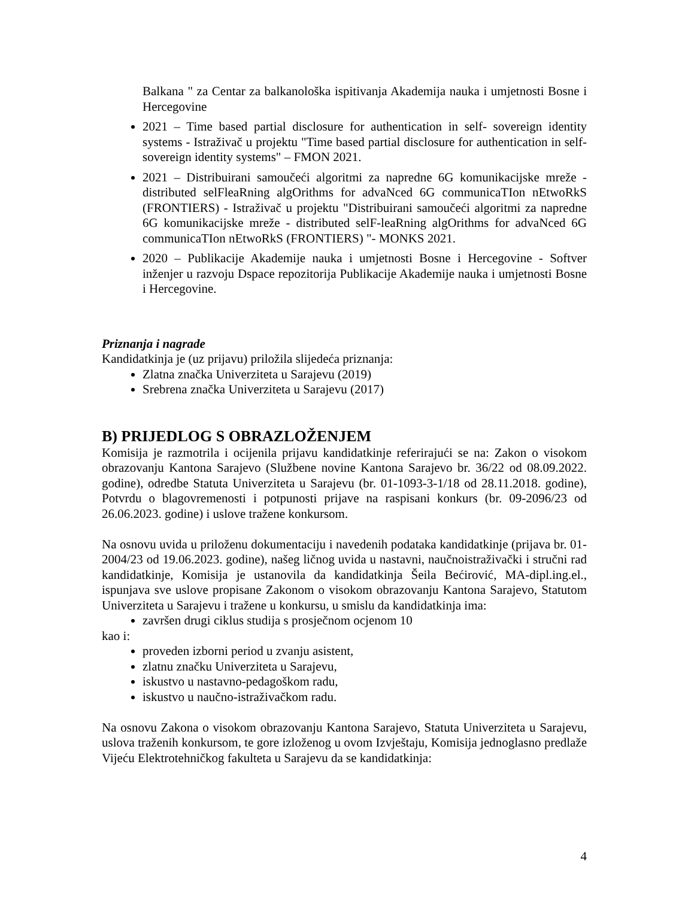Balkana " za Centar za balkanološka ispitivanja Akademija nauka i umjetnosti Bosne i Hercegovine
2021 – Time based partial disclosure for authentication in self- sovereign identity systems - Istraživač u projektu "Time based partial disclosure for authentication in self- sovereign identity systems" – FMON 2021.
2021 – Distribuirani samoučeći algoritmi za napredne 6G komunikacijske mreže - distributed selFleaRning algOrithms for advaNced 6G communicaTIon nEtwoRkS (FRONTIERS) - Istraživač u projektu "Distribuirani samoučeći algoritmi za napredne 6G komunikacijske mreže - distributed selF-leaRning algOrithms for advaNced 6G communicaTIon nEtwoRkS (FRONTIERS) "- MONKS 2021.
2020 – Publikacije Akademije nauka i umjetnosti Bosne i Hercegovine - Softver inženjer u razvoju Dspace repozitorija Publikacije Akademije nauka i umjetnosti Bosne i Hercegovine.
Priznanja i nagrade
Kandidatkinja je (uz prijavu) priložila slijedeća priznanja:
Zlatna značka Univerziteta u Sarajevu (2019)
Srebrena značka Univerziteta u Sarajevu (2017)
B) PRIJEDLOG S OBRAZLOŽENJEM
Komisija je razmotrila i ocijenila prijavu kandidatkinje referirajući se na: Zakon o visokom obrazovanju Kantona Sarajevo (Službene novine Kantona Sarajevo br. 36/22 od 08.09.2022. godine), odredbe Statuta Univerziteta u Sarajevu (br. 01-1093-3-1/18 od 28.11.2018. godine), Potvrdu o blagovremenosti i potpunosti prijave na raspisani konkurs (br. 09-2096/23 od 26.06.2023. godine) i uslove tražene konkursom.
Na osnovu uvida u priloženu dokumentaciju i navedenih podataka kandidatkinje (prijava br. 01-2004/23 od 19.06.2023. godine), našeg ličnog uvida u nastavni, naučnoistraživački i stručni rad kandidatkinje, Komisija je ustanovila da kandidatkinja Šeila Bećirović, MA-dipl.ing.el., ispunjava sve uslove propisane Zakonom o visokom obrazovanju Kantona Sarajevo, Statutom Univerziteta u Sarajevu i tražene u konkursu, u smislu da kandidatkinja ima:
završen drugi ciklus studija s prosječnom ocjenom 10
kao i:
proveden izborni period u zvanju asistent,
zlatnu značku Univerziteta u Sarajevu,
iskustvo u nastavno-pedagoškom radu,
iskustvo u naučno-istraživačkom radu.
Na osnovu Zakona o visokom obrazovanju Kantona Sarajevo, Statuta Univerziteta u Sarajevu, uslova traženih konkursom, te gore izloženog u ovom Izvještaju, Komisija jednoglasno predlaže Vijeću Elektrotehničkog fakulteta u Sarajevu da se kandidatkinja:
4